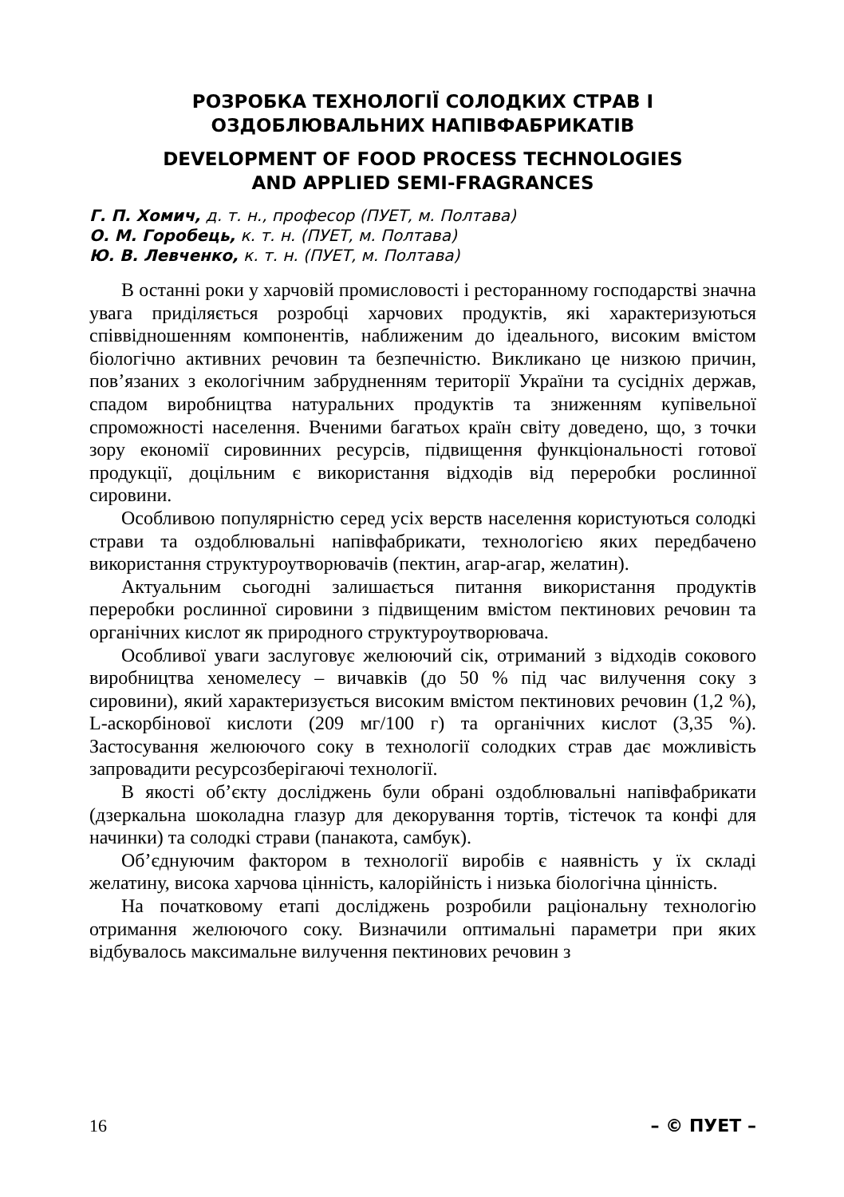РОЗРОБКА ТЕХНОЛОГІЇ СОЛОДКИХ СТРАВ І
ОЗДОБЛЮВАЛЬНИХ НАПІВФАБРИКАТІВ
DEVELOPMENT OF FOOD PROCESS TECHNOLOGIES
AND APPLIED SEMI-FRAGRANCES
Г. П. Хомич, д. т. н., професор (ПУЕТ, м. Полтава)
О. М. Горобець, к. т. н. (ПУЕТ, м. Полтава)
Ю. В. Левченко, к. т. н. (ПУЕТ, м. Полтава)
В останні роки у харчовій промисловості і ресторанному господарстві значна увага приділяється розробці харчових продуктів, які характеризуються співвідношенням компонентів, наближеним до ідеального, високим вмістом біологічно активних речовин та безпечністю. Викликано це низкою причин, пов’язаних з екологічним забрудненням території України та сусідніх держав, спадом виробництва натуральних продуктів та зниженням купівельної спроможності населення. Вченими багатьох країн світу доведено, що, з точки зору економії сировинних ресурсів, підвищення функціональності готової продукції, доцільним є використання відходів від переробки рослинної сировини.
Особливою популярністю серед усіх верств населення користуються солодкі страви та оздоблювальні напівфабрикати, технологією яких передбачено використання структуроутворювачів (пектин, агар-агар, желатин).
Актуальним сьогодні залишається питання використання продуктів переробки рослинної сировини з підвищеним вмістом пектинових речовин та органічних кислот як природного структуроутворювача.
Особливої уваги заслуговує желюючий сік, отриманий з відходів сокового виробництва хеномелесу – вичавків (до 50 % під час вилучення соку з сировини), який характеризується високим вмістом пектинових речовин (1,2 %), L-аскорбінової кислоти (209 мг/100 г) та органічних кислот (3,35 %). Застосування желюючого соку в технології солодких страв дає можливість запровадити ресурсозберігаючі технології.
В якості об’єкту досліджень були обрані оздоблювальні напівфабрикати (дзеркальна шоколадна глазур для декорування тортів, тістечок та конфі для начинки) та солодкі страви (панакота, самбук).
Об’єднуючим фактором в технології виробів є наявність у їх складі желатину, висока харчова цінність, калорійність і низька біологічна цінність.
На початковому етапі досліджень розробили раціональну технологію отримання желюючого соку. Визначили оптимальні параметри при яких відбувалось максимальне вилучення пектинових речовин з
16 – © ПУЕТ –